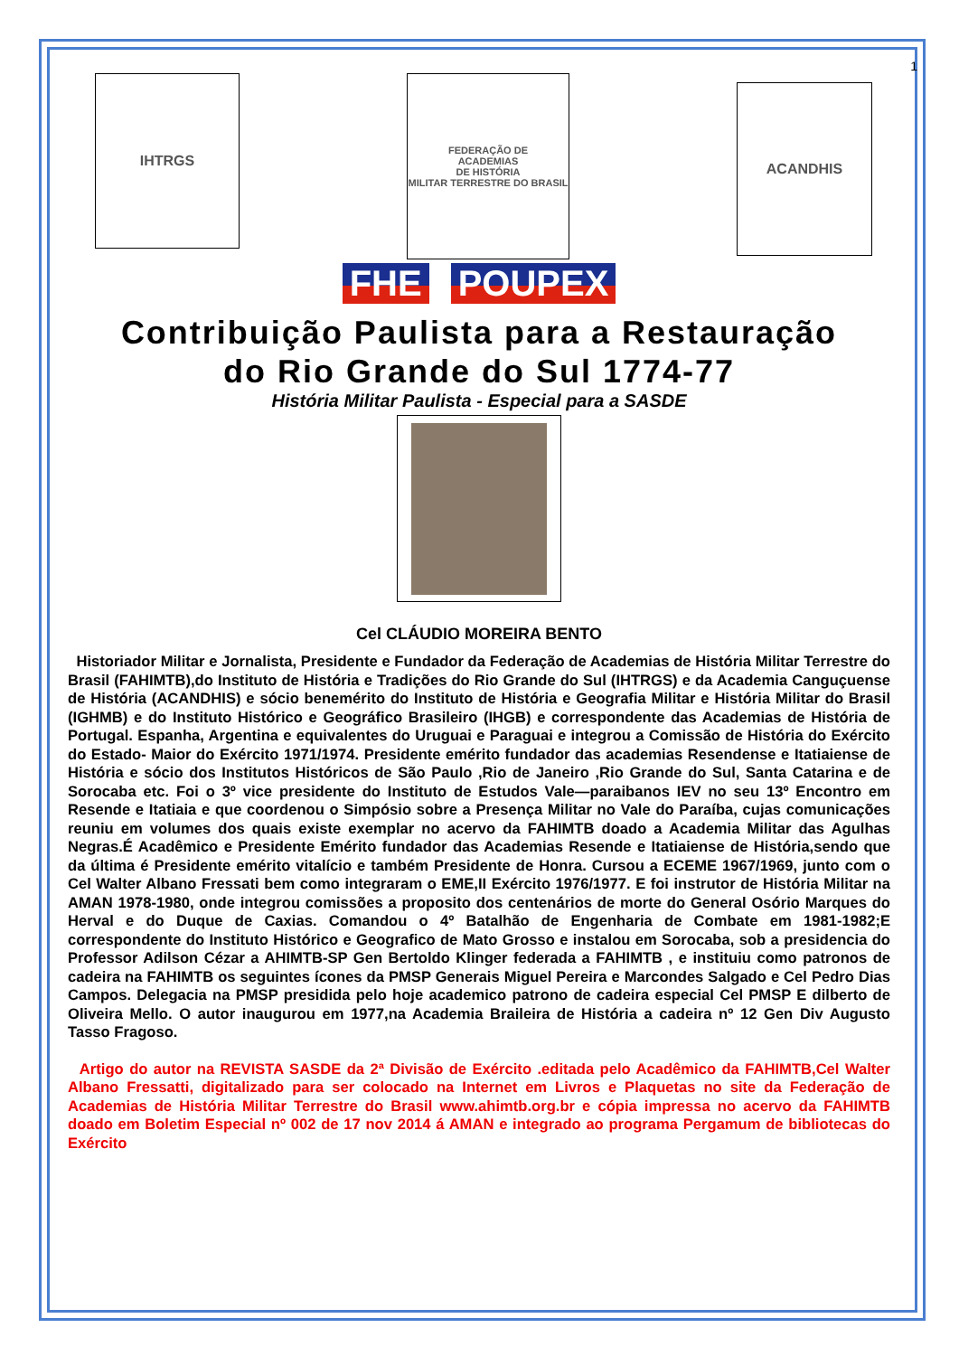1
IHTRGS
FEDERAÇÃO DE
ACADEMIAS
DE HISTÓRIA
MILITAR TERRESTRE DO BRASIL
ACANDHIS
FHE POUPEX
Contribuição Paulista para a Restauração
do Rio Grande do Sul 1774-77
História Militar Paulista - Especial para a SASDE
Cel CLÁUDIO MOREIRA BENTO
Historiador Militar e Jornalista, Presidente e Fundador da Federação de Academias de História Militar Terrestre do Brasil (FAHIMTB),do Instituto de História e Tradições do Rio Grande do Sul (IHTRGS) e da Academia Canguçuense de História (ACANDHIS) e sócio benemérito do Instituto de História e Geografia Militar e História Militar do Brasil (IGHMB) e do Instituto Histórico e Geográfico Brasileiro (IHGB) e correspondente das Academias de História de Portugal. Espanha, Argentina e equivalentes do Uruguai e Paraguai e integrou a Comissão de História do Exército do Estado- Maior do Exército 1971/1974. Presidente emérito fundador das academias Resendense e Itatiaiense de História e sócio dos Institutos Históricos de São Paulo ,Rio de Janeiro ,Rio Grande do Sul, Santa Catarina e de Sorocaba etc. Foi o 3º vice presidente do Instituto de Estudos Vale—paraibanos IEV no seu 13º Encontro em Resende e Itatiaia e que coordenou o Simpósio sobre a Presença Militar no Vale do Paraíba, cujas comunicações reuniu em volumes dos quais existe exemplar no acervo da FAHIMTB doado a Academia Militar das Agulhas Negras.É Acadêmico e Presidente Emérito fundador das Academias Resende e Itatiaiense de História,sendo que da última é Presidente emérito vitalício e também Presidente de Honra. Cursou a ECEME 1967/1969, junto com o Cel Walter Albano Fressati bem como integraram o EME,II Exército 1976/1977. E foi instrutor de História Militar na AMAN 1978-1980, onde integrou comissões a proposito dos centenários de morte do General Osório Marques do Herval e do Duque de Caxias. Comandou o 4º Batalhão de Engenharia de Combate em 1981-1982;E correspondente do Instituto Histórico e Geografico de Mato Grosso e instalou em Sorocaba, sob a presidencia do Professor Adilson Cézar a AHIMTB-SP Gen Bertoldo Klinger federada a FAHIMTB , e instituiu como patronos de cadeira na FAHIMTB os seguintes ícones da PMSP Generais Miguel Pereira e Marcondes Salgado e Cel Pedro Dias Campos. Delegacia na PMSP presidida pelo hoje academico patrono de cadeira especial Cel PMSP E dilberto de Oliveira Mello. O autor inaugurou em 1977,na Academia Braileira de História a cadeira nº 12 Gen Div Augusto Tasso Fragoso.
Artigo do autor na REVISTA SASDE da 2ª Divisão de Exército .editada pelo Acadêmico da FAHIMTB,Cel Walter Albano Fressatti, digitalizado para ser colocado na Internet em Livros e Plaquetas no site da Federação de Academias de História Militar Terrestre do Brasil www.ahimtb.org.br e cópia impressa no acervo da FAHIMTB doado em Boletim Especial nº 002 de 17 nov 2014 á AMAN e integrado ao programa Pergamum de bibliotecas do Exército